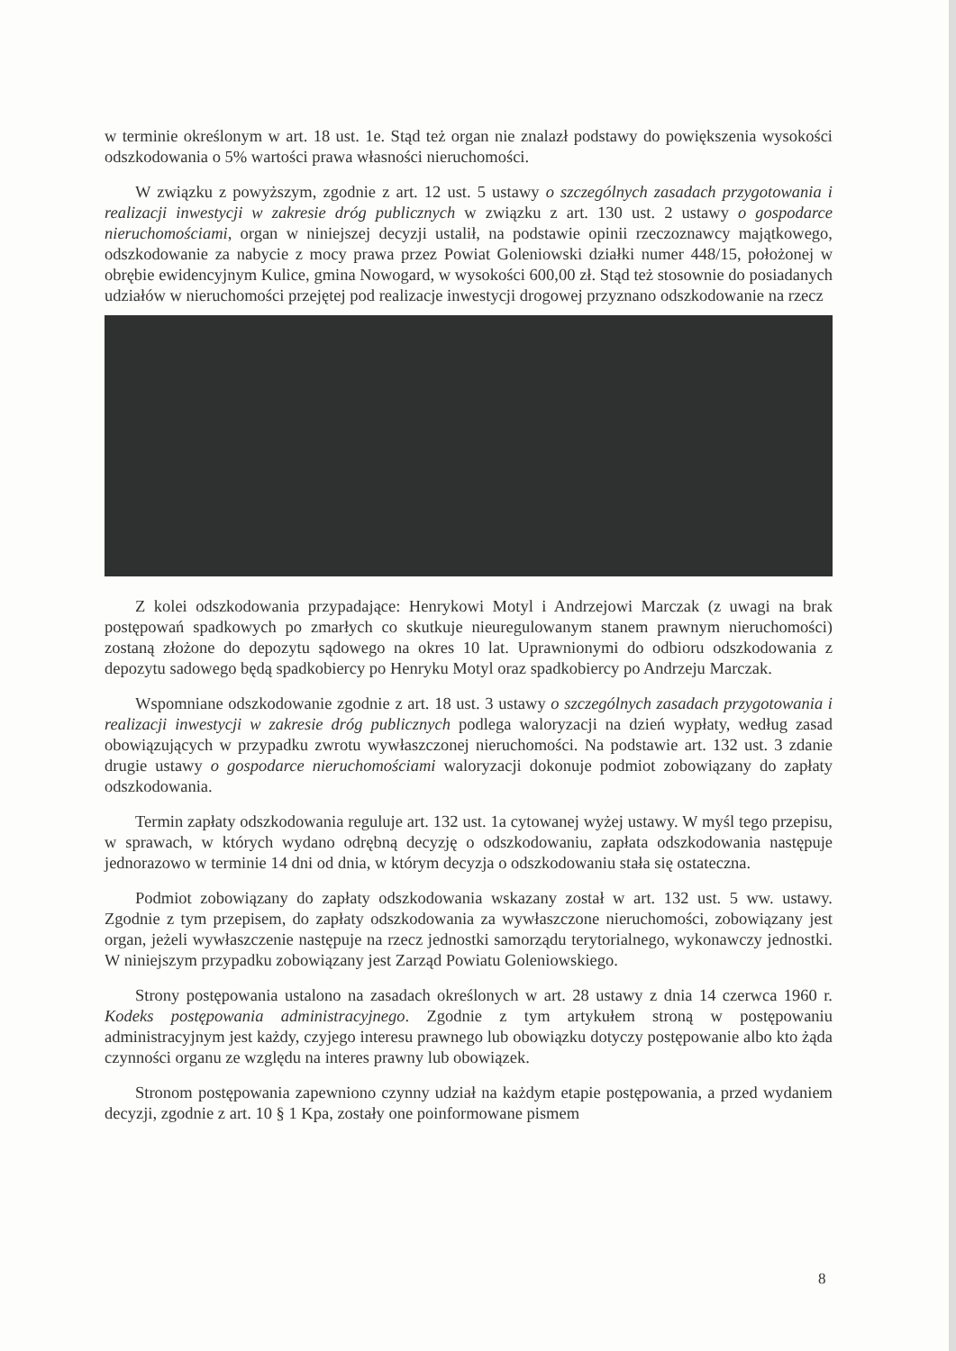w terminie określonym w art. 18 ust. 1e. Stąd też organ nie znalazł podstawy do powiększenia wysokości odszkodowania o 5% wartości prawa własności nieruchomości.
W związku z powyższym, zgodnie z art. 12 ust. 5 ustawy o szczególnych zasadach przygotowania i realizacji inwestycji w zakresie dróg publicznych w związku z art. 130 ust. 2 ustawy o gospodarce nieruchomościami, organ w niniejszej decyzji ustalił, na podstawie opinii rzeczoznawcy majątkowego, odszkodowanie za nabycie z mocy prawa przez Powiat Goleniowski działki numer 448/15, położonej w obrębie ewidencyjnym Kulice, gmina Nowogard, w wysokości 600,00 zł. Stąd też stosownie do posiadanych udziałów w nieruchomości przejętej pod realizacje inwestycji drogowej przyznano odszkodowanie na rzecz
Z kolei odszkodowania przypadające: Henrykowi Motyl i Andrzejowi Marczak (z uwagi na brak postępowań spadkowych po zmarłych co skutkuje nieuregulowanym stanem prawnym nieruchomości) zostaną złożone do depozytu sądowego na okres 10 lat. Uprawnionymi do odbioru odszkodowania z depozytu sadowego będą spadkobiercy po Henryku Motyl oraz spadkobiercy po Andrzeju Marczak.
Wspomniane odszkodowanie zgodnie z art. 18 ust. 3 ustawy o szczególnych zasadach przygotowania i realizacji inwestycji w zakresie dróg publicznych podlega waloryzacji na dzień wypłaty, według zasad obowiązujących w przypadku zwrotu wywłaszczonej nieruchomości. Na podstawie art. 132 ust. 3 zdanie drugie ustawy o gospodarce nieruchomościami waloryzacji dokonuje podmiot zobowiązany do zapłaty odszkodowania.
Termin zapłaty odszkodowania reguluje art. 132 ust. 1a cytowanej wyżej ustawy. W myśl tego przepisu, w sprawach, w których wydano odrębną decyzję o odszkodowaniu, zapłata odszkodowania następuje jednorazowo w terminie 14 dni od dnia, w którym decyzja o odszkodowaniu stała się ostateczna.
Podmiot zobowiązany do zapłaty odszkodowania wskazany został w art. 132 ust. 5 ww. ustawy. Zgodnie z tym przepisem, do zapłaty odszkodowania za wywłaszczone nieruchomości, zobowiązany jest organ, jeżeli wywłaszczenie następuje na rzecz jednostki samorządu terytorialnego, wykonawczy jednostki. W niniejszym przypadku zobowiązany jest Zarząd Powiatu Goleniowskiego.
Strony postępowania ustalono na zasadach określonych w art. 28 ustawy z dnia 14 czerwca 1960 r. Kodeks postępowania administracyjnego. Zgodnie z tym artykułem stroną w postępowaniu administracyjnym jest każdy, czyjego interesu prawnego lub obowiązku dotyczy postępowanie albo kto żąda czynności organu ze względu na interes prawny lub obowiązek.
Stronom postępowania zapewniono czynny udział na każdym etapie postępowania, a przed wydaniem decyzji, zgodnie z art. 10 § 1 Kpa, zostały one poinformowane pismem
8